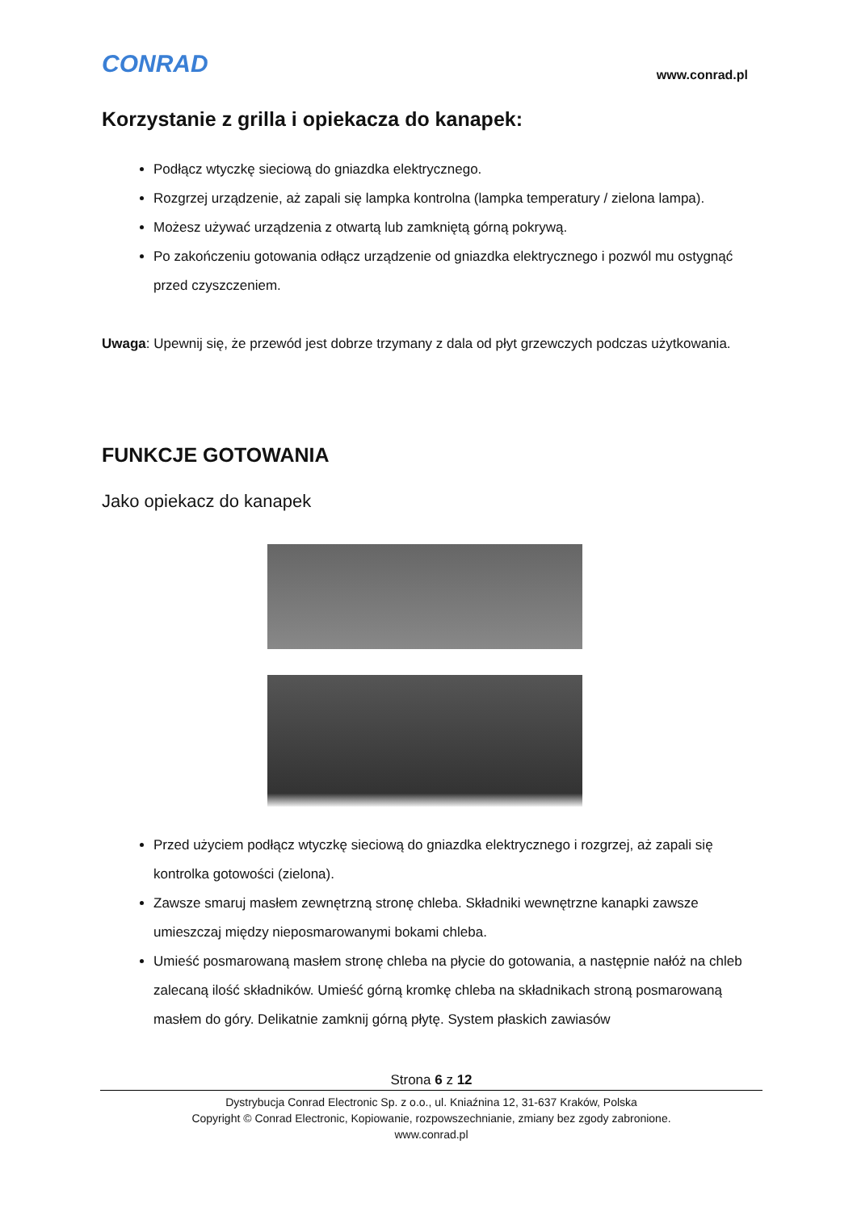CONRAD www.conrad.pl
Korzystanie z grilla i opiekacza do kanapek:
Podłącz wtyczkę sieciową do gniazdka elektrycznego.
Rozgrzej urządzenie, aż zapali się lampka kontrolna (lampka temperatury / zielona lampa).
Możesz używać urządzenia z otwartą lub zamkniętą górną pokrywą.
Po zakończeniu gotowania odłącz urządzenie od gniazdka elektrycznego i pozwól mu ostygnąć przed czyszczeniem.
Uwaga: Upewnij się, że przewód jest dobrze trzymany z dala od płyt grzewczych podczas użytkowania.
FUNKCJE GOTOWANIA
Jako opiekacz do kanapek
Przed użyciem podłącz wtyczkę sieciową do gniazdka elektrycznego i rozgrzej, aż zapali się kontrolka gotowości (zielona).
Zawsze smaruj masłem zewnętrzną stronę chleba. Składniki wewnętrzne kanapki zawsze umieszczaj między nieposmarowanymi bokami chleba.
Umieść posmarowaną masłem stronę chleba na płycie do gotowania, a następnie nałóż na chleb zalecaną ilość składników. Umieść górną kromkę chleba na składnikach stroną posmarowaną masłem do góry. Delikatnie zamknij górną płytę. System płaskich zawiasów
Strona 6 z 12
Dystrybucja Conrad Electronic Sp. z o.o., ul. Kniaźnina 12, 31-637 Kraków, Polska
Copyright © Conrad Electronic, Kopiowanie, rozpowszechnianie, zmiany bez zgody zabronione.
www.conrad.pl